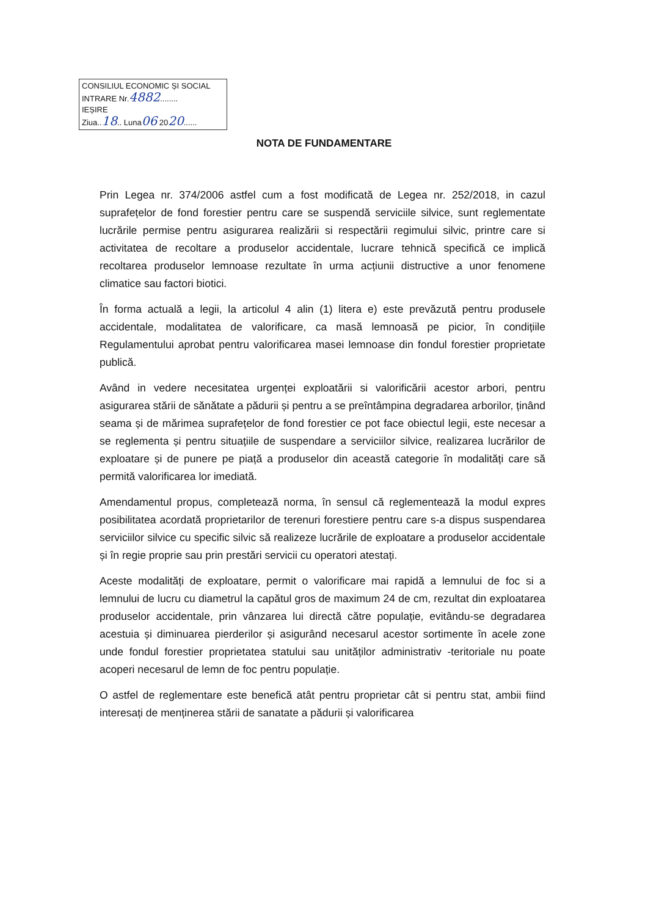CONSILIUL ECONOMIC ȘI SOCIAL
INTRARE Nr.4882........
IEȘIRE
Ziua..18.. Luna06 2020......
NOTA DE FUNDAMENTARE
Prin Legea nr. 374/2006 astfel cum a fost modificată de Legea nr. 252/2018, in cazul suprafețelor de fond forestier pentru care se suspendă serviciile silvice, sunt reglementate lucrările permise pentru asigurarea realizării si respectării regimului silvic, printre care si activitatea de recoltare a produselor accidentale, lucrare tehnică specifică ce implică recoltarea produselor lemnoase rezultate în urma acțiunii distructive a unor fenomene climatice sau factori biotici.
În forma actuală a legii, la articolul 4 alin (1) litera e) este prevăzută pentru produsele accidentale, modalitatea de valorificare, ca masă lemnoasă pe picior, în condițiile Regulamentului aprobat pentru valorificarea masei lemnoase din fondul forestier proprietate publică.
Având in vedere necesitatea urgenței exploatării si valorificării acestor arbori, pentru asigurarea stării de sănătate a pădurii și pentru a se preîntâmpina degradarea arborilor, ținând seama și de mărimea suprafețelor de fond forestier ce pot face obiectul legii, este necesar a se reglementa și pentru situațiile de suspendare a serviciilor silvice, realizarea lucrărilor de exploatare și de punere pe piață a produselor din această categorie în modalități care să permită valorificarea lor imediată.
Amendamentul propus, completează norma, în sensul că reglementează la modul expres posibilitatea acordată proprietarilor de terenuri forestiere pentru care s-a dispus suspendarea serviciilor silvice cu specific silvic să realizeze lucrările de exploatare a produselor accidentale și în regie proprie sau prin prestări servicii cu operatori atestați.
Aceste modalități de exploatare, permit o valorificare mai rapidă a lemnului de foc si a lemnului de lucru cu diametrul la capătul gros de maximum 24 de cm, rezultat din exploatarea produselor accidentale, prin vânzarea lui directă către populație, evitându-se degradarea acestuia și diminuarea pierderilor și asigurând necesarul acestor sortimente în acele zone unde fondul forestier proprietatea statului sau unităților administrativ -teritoriale nu poate acoperi necesarul de lemn de foc pentru populație.
O astfel de reglementare este benefică atât pentru proprietar cât si pentru stat, ambii fiind interesați de menținerea stării de sanatate a pădurii și valorificarea